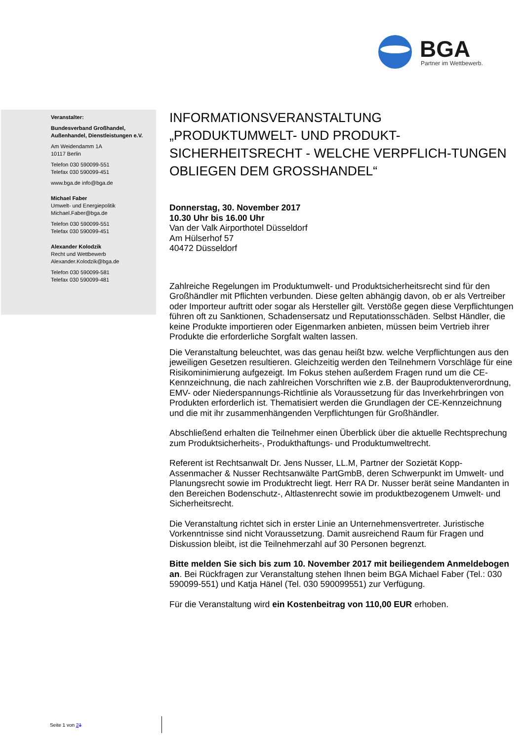BGA
Partner im Wettbewerb.
Veranstalter:
Bundesverband Großhandel,
Außenhandel, Dienstleistungen e.V.
Am Weidendamm 1A
10117 Berlin
Telefon 030 590099-551
Telefax 030 590099-451
www.bga.de info@bga.de
Michael Faber
Umwelt- und Energiepolitik
Michael.Faber@bga.de
Telefon 030 590099-551
Telefax 030 590099-451
Alexander Kolodzik
Recht und Wettbewerb
Alexander.Kolodzik@bga.de
Telefon 030 590099-581
Telefax 030 590099-481
INFORMATIONSVERANSTALTUNG
„PRODUKTUMWELT- UND PRODUKT-SICHERHEITSRECHT - WELCHE VERPFLICH-TUNGEN OBLIEGEN DEM GROSSHANDEL“
Donnerstag, 30. November 2017
10.30 Uhr bis 16.00 Uhr
Van der Valk Airporthotel Düsseldorf
Am Hülserhof 57
40472 Düsseldorf
Zahlreiche Regelungen im Produktumwelt- und Produktsicherheitsrecht sind für den Großhändler mit Pflichten verbunden. Diese gelten abhängig davon, ob er als Vertreiber oder Importeur auftritt oder sogar als Hersteller gilt. Verstöße gegen diese Verpflichtungen führen oft zu Sanktionen, Schadensersatz und Reputationsschäden. Selbst Händler, die keine Produkte importieren oder Eigenmarken anbieten, müssen beim Vertrieb ihrer Produkte die erforderliche Sorgfalt walten lassen.
Die Veranstaltung beleuchtet, was das genau heißt bzw. welche Verpflichtungen aus den jeweiligen Gesetzen resultieren. Gleichzeitig werden den Teilnehmern Vorschläge für eine Risikominimierung aufgezeigt. Im Fokus stehen außerdem Fragen rund um die CE-Kennzeichnung, die nach zahlreichen Vorschriften wie z.B. der Bauproduktenverordnung, EMV- oder Niederspannungs-Richtlinie als Voraussetzung für das Inverkehrbringen von Produkten erforderlich ist. Thematisiert werden die Grundlagen der CE-Kennzeichnung und die mit ihr zusammenhängenden Verpflichtungen für Großhändler.
Abschließend erhalten die Teilnehmer einen Überblick über die aktuelle Rechtsprechung zum Produktsicherheits-, Produkthaftungs- und Produktumweltrecht.
Referent ist Rechtsanwalt Dr. Jens Nusser, LL.M, Partner der Sozietät Kopp-Assenmacher & Nusser Rechtsanwälte PartGmbB, deren Schwerpunkt im Umwelt- und Planungsrecht sowie im Produktrecht liegt. Herr RA Dr. Nusser berät seine Mandanten in den Bereichen Bodenschutz-, Altlastenrecht sowie im produktbezogenem Umwelt- und Sicherheitsrecht.
Die Veranstaltung richtet sich in erster Linie an Unternehmensvertreter. Juristische Vorkenntnisse sind nicht Voraussetzung. Damit ausreichend Raum für Fragen und Diskussion bleibt, ist die Teilnehmerzahl auf 30 Personen begrenzt.
Bitte melden Sie sich bis zum 10. November 2017 mit beiliegendem Anmeldebogen an. Bei Rückfragen zur Veranstaltung stehen Ihnen beim BGA Michael Faber (Tel.: 030 590099-551) und Katja Hänel (Tel. 030 590099551) zur Verfügung.
Für die Veranstaltung wird ein Kostenbeitrag von 110,00 EUR erhoben.
Seite 1 von 21